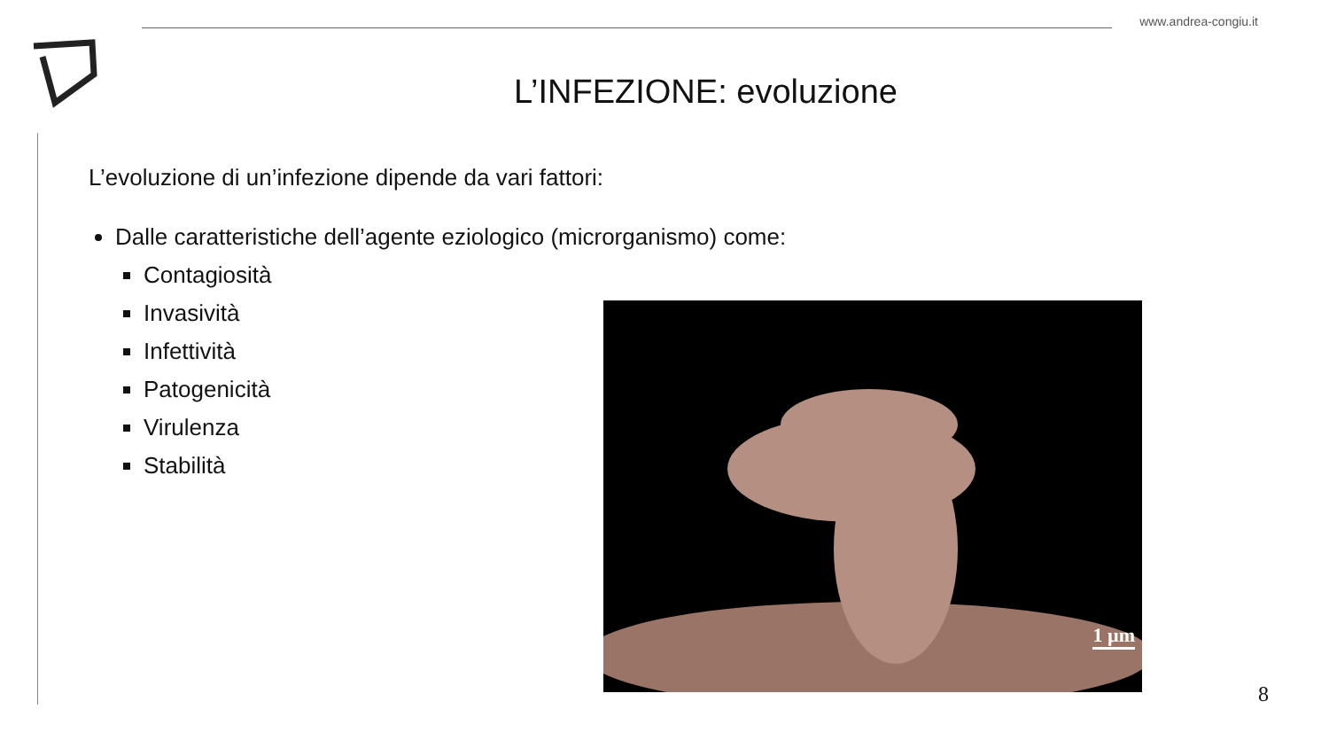www.andrea-congiu.it
L’INFEZIONE: evoluzione
L’evoluzione di un’infezione dipende da vari fattori:
Dalle caratteristiche dell’agente eziologico (microrganismo) come:
Contagiosità
Invasività
Infettività
Patogenicità
Virulenza
Stabilità
1 µm
8